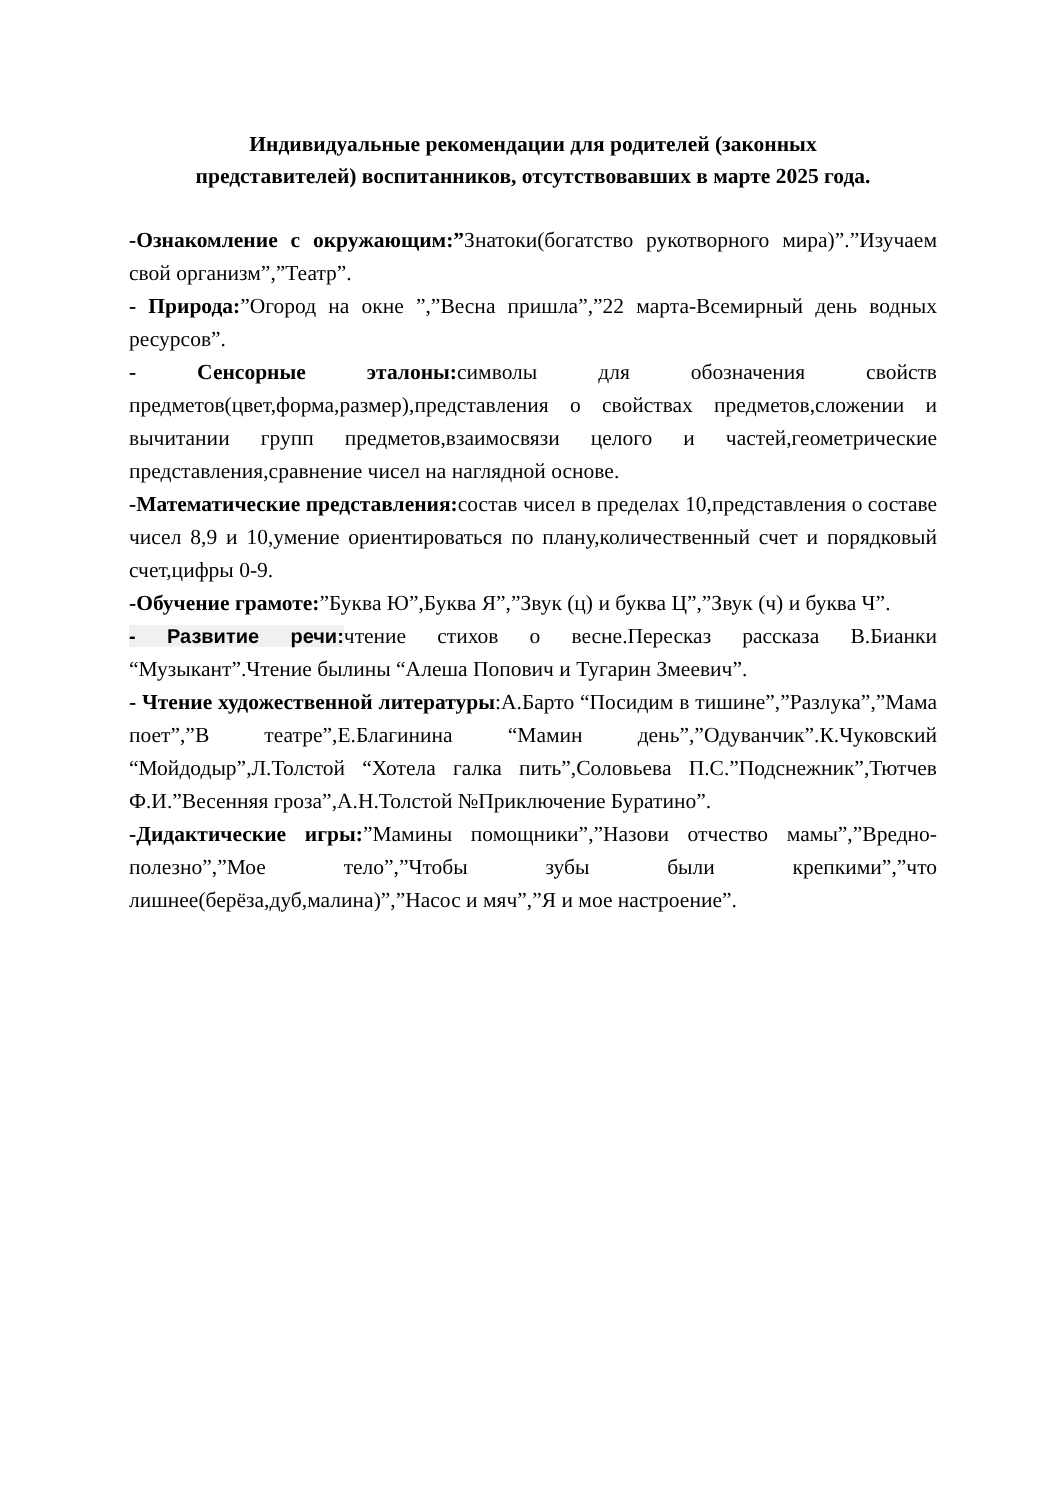Индивидуальные рекомендации для родителей (законных
представителей) воспитанников, отсутствовавших в марте 2025 года.
-Ознакомление с окружающим:”Знатоки(богатство рукотворного мира)”.”Изучаем свой организм”,”Театр”.
- Природа:”Огород на окне ”,”Весна пришла”,”22 марта-Всемирный день водных ресурсов”.
- Сенсорные эталоны: символы для обозначения свойств предметов(цвет,форма,размер),представления о свойствах предметов,сложении и вычитании групп предметов,взаимосвязи целого и частей,геометрические представления,сравнение чисел на наглядной основе.
-Математические представления: состав чисел в пределах 10,представления о составе чисел 8,9 и 10,умение ориентироваться по плану,количественный счет и порядковый счет,цифры 0-9.
-Обучение грамоте:”Буква Ю”,Буква Я”,”Звук (ц) и буква Ц”,”Звук (ч) и буква Ч”.
- Развитие речи: чтение стихов о весне.Пересказ рассказа В.Бианки “Музыкант”.Чтение былины “Алеша Попович и Тугарин Змеевич”.
- Чтение художественной литературы:А.Барто “Посидим в тишине”,”Разлука”,”Мама поет”,”В театре”,Е.Благинина “Мамин день”,”Одуванчик”.К.Чуковский “Мойдодыр”,Л.Толстой “Хотела галка пить”,Соловьева П.С.”Подснежник”,Тютчев Ф.И.”Весенняя гроза”,А.Н.Толстой №Приключение Буратино”.
-Дидактические игры:”Мамины помощники”,”Назови отчество мамы”,”Вредно-полезно”,”Мое тело”,”Чтобы зубы были крепкими”,”что лишнее(берёза,дуб,малина)”,”Насос и мяч”,”Я и мое настроение”.